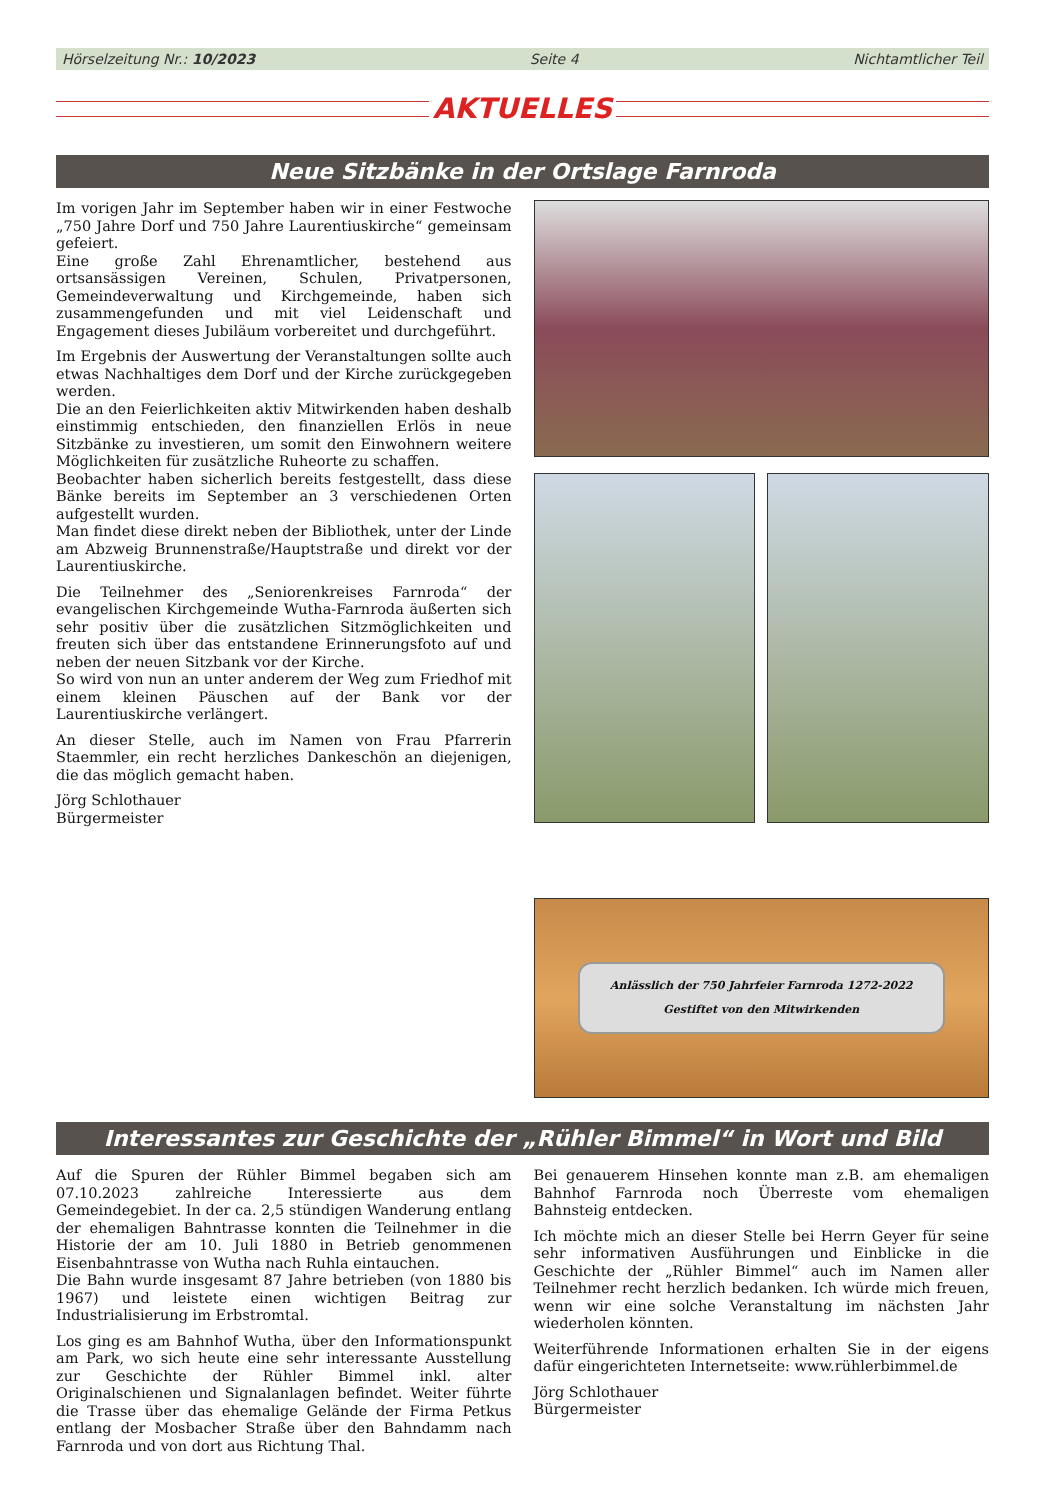Hörselzeitung Nr.: 10/2023 Seite 4 Nichtamtlicher Teil
AKTUELLES
Neue Sitzbänke in der Ortslage Farnroda
Im vorigen Jahr im September haben wir in einer Festwoche „750 Jahre Dorf und 750 Jahre Laurentiuskirche“ gemeinsam gefeiert.
Eine große Zahl Ehrenamtlicher, bestehend aus ortsansässigen Vereinen, Schulen, Privatpersonen, Gemeindeverwaltung und Kirchgemeinde, haben sich zusammengefunden und mit viel Leidenschaft und Engagement dieses Jubiläum vorbereitet und durchgeführt.
Im Ergebnis der Auswertung der Veranstaltungen sollte auch etwas Nachhaltiges dem Dorf und der Kirche zurückgegeben werden.
Die an den Feierlichkeiten aktiv Mitwirkenden haben deshalb einstimmig entschieden, den finanziellen Erlös in neue Sitzbänke zu investieren, um somit den Einwohnern weitere Möglichkeiten für zusätzliche Ruheorte zu schaffen.
Beobachter haben sicherlich bereits festgestellt, dass diese Bänke bereits im September an 3 verschiedenen Orten aufgestellt wurden.
Man findet diese direkt neben der Bibliothek, unter der Linde am Abzweig Brunnenstraße/Hauptstraße und direkt vor der Laurentiuskirche.
Die Teilnehmer des „Seniorenkreises Farnroda“ der evangelischen Kirchgemeinde Wutha-Farnroda äußerten sich sehr positiv über die zusätzlichen Sitzmöglichkeiten und freuten sich über das entstandene Erinnerungsfoto auf und neben der neuen Sitzbank vor der Kirche.
So wird von nun an unter anderem der Weg zum Friedhof mit einem kleinen Päuschen auf der Bank vor der Laurentiuskirche verlängert.
An dieser Stelle, auch im Namen von Frau Pfarrerin Staemmler, ein recht herzliches Dankeschön an diejenigen, die das möglich gemacht haben.
Jörg Schlothauer
Bürgermeister
Anlässlich der 750 Jahrfeier Farnroda 1272-2022
Gestiftet von den Mitwirkenden
Interessantes zur Geschichte der „Rühler Bimmel“ in Wort und Bild
Auf die Spuren der Rühler Bimmel begaben sich am 07.10.2023 zahlreiche Interessierte aus dem Gemeindegebiet. In der ca. 2,5 stündigen Wanderung entlang der ehemaligen Bahntrasse konnten die Teilnehmer in die Historie der am 10. Juli 1880 in Betrieb genommenen Eisenbahntrasse von Wutha nach Ruhla eintauchen.
Die Bahn wurde insgesamt 87 Jahre betrieben (von 1880 bis 1967) und leistete einen wichtigen Beitrag zur Industrialisierung im Erbstromtal.
Los ging es am Bahnhof Wutha, über den Informationspunkt am Park, wo sich heute eine sehr interessante Ausstellung zur Geschichte der Rühler Bimmel inkl. alter Originalschienen und Signalanlagen befindet. Weiter führte die Trasse über das ehemalige Gelände der Firma Petkus entlang der Mosbacher Straße über den Bahndamm nach Farnroda und von dort aus Richtung Thal.
Bei genauerem Hinsehen konnte man z.B. am ehemaligen Bahnhof Farnroda noch Überreste vom ehemaligen Bahnsteig entdecken.
Ich möchte mich an dieser Stelle bei Herrn Geyer für seine sehr informativen Ausführungen und Einblicke in die Geschichte der „Rühler Bimmel“ auch im Namen aller Teilnehmer recht herzlich bedanken. Ich würde mich freuen, wenn wir eine solche Veranstaltung im nächsten Jahr wiederholen könnten.
Weiterführende Informationen erhalten Sie in der eigens dafür eingerichteten Internetseite: www.rühlerbimmel.de
Jörg Schlothauer
Bürgermeister